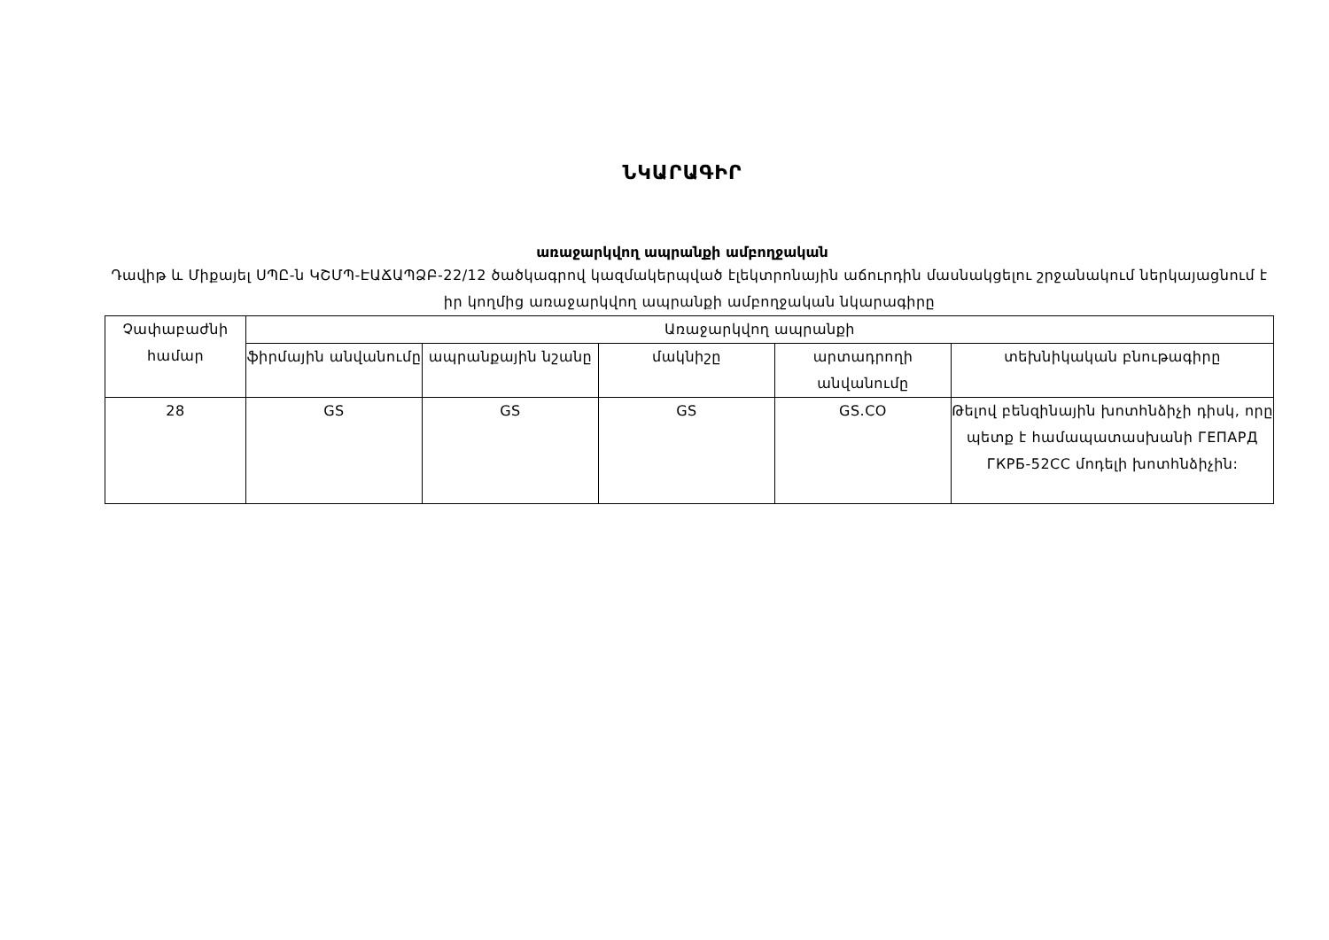ՆԿԱՐԱԳԻՐ
առաջարկվող ապրանքի ամբողջական
Դավիթ և Միքայել ՍՊԸ-ն ԿՇՄՊ-ԷԱՃԱՊՁԲ-22/12 ծածկագրով կազմակերպված էլեկտրոնային աճուրդին մասնակցելու շրջանակում ներկայացնում է իր կողմից առաջարկվող ապրանքի ամբողջական նկարագիրը
| Չափաբաժնի համար | Առաջարկվող ապրանքի | | | | |
| --- | --- | --- | --- | --- | --- |
| | ֆիրմային անվանումը | ապրանքային նշանը | մակնիշը | արտադրողի անվանումը | տեխնիկական բնութագիրը |
| 28 | GS | GS | GS | GS.CO | Թելով բենզինային խոտհնձիչի դիսկ, որը պետք է համապատասխանի ГЕПАРД ГКРБ-52СС մոդելի խոտհնձիչին: |